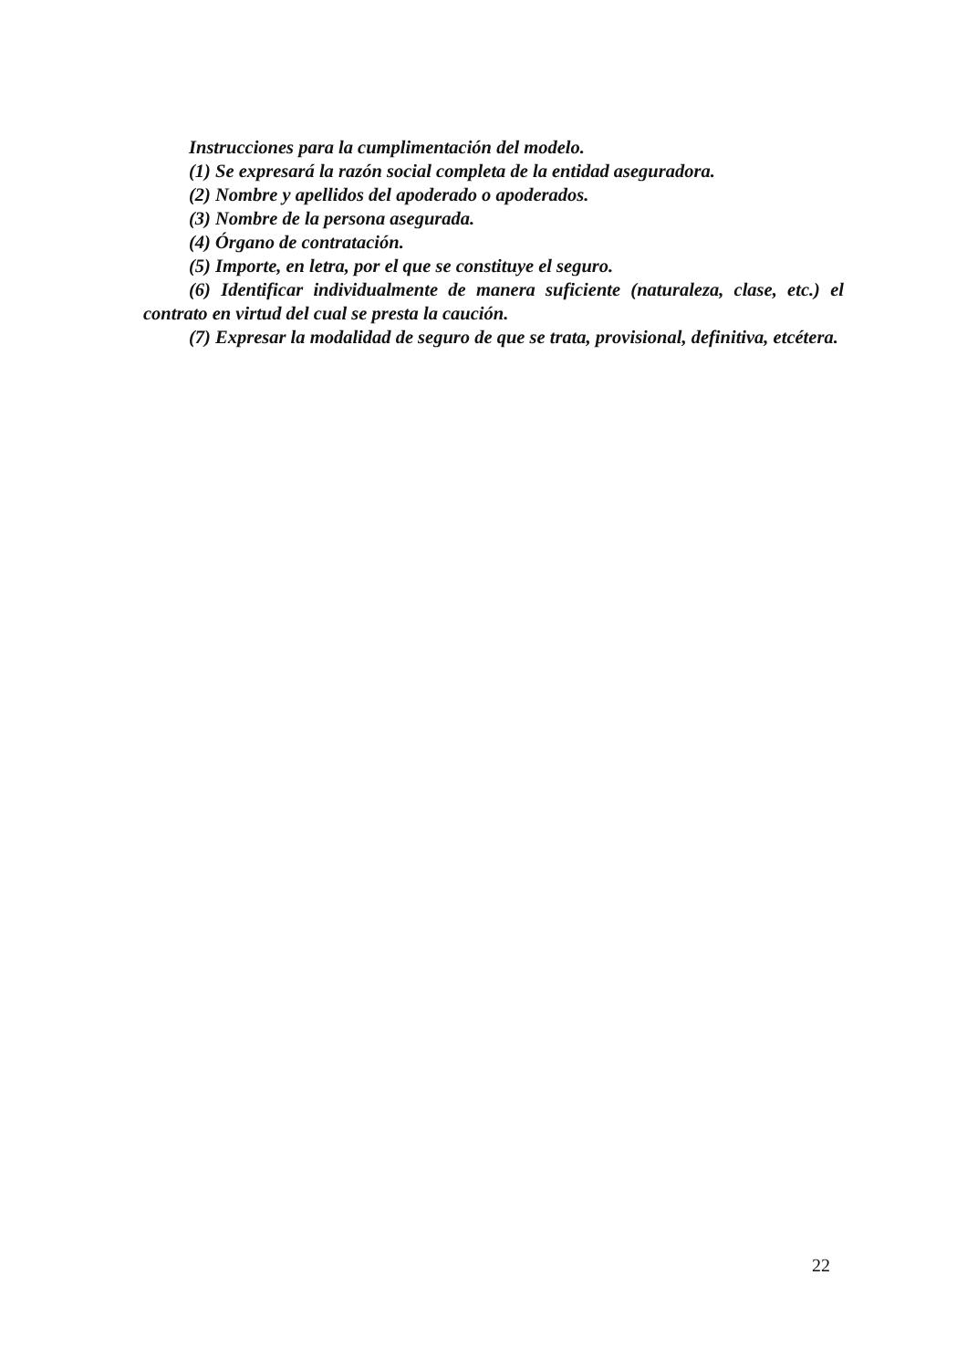Instrucciones para la cumplimentación del modelo.
(1) Se expresará la razón social completa de la entidad aseguradora.
(2) Nombre y apellidos del apoderado o apoderados.
(3) Nombre de la persona asegurada.
(4) Órgano de contratación.
(5) Importe, en letra, por el que se constituye el seguro.
(6) Identificar individualmente de manera suficiente (naturaleza, clase, etc.) el contrato en virtud del cual se presta la caución.
(7) Expresar la modalidad de seguro de que se trata, provisional, definitiva, etcétera.
22